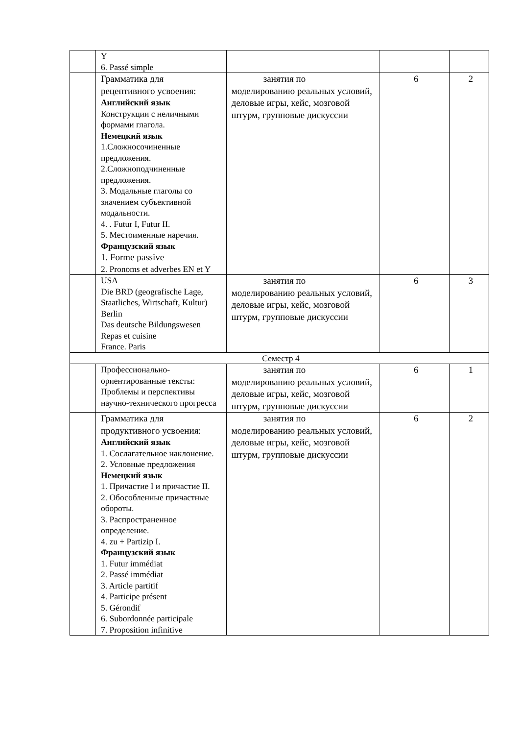| | Y 6. Passé simple | | | |
| | Грамматика для рецептивного усвоения: Английский язык Конструкции с неличными формами глагола. Немецкий язык 1.Сложносочиненные предложения. 2.Сложноподчиненные предложения. 3. Модальные глаголы со значением субъективной модальности. 4. . Futur I, Futur II. 5. Местоименные наречия. Французский язык 1. Forme passive 2. Pronoms et adverbes EN et Y | занятия по моделированию реальных условий, деловые игры, кейс, мозговой штурм, групповые дискуссии | 6 | 2 |
| | USA Die BRD (geografische Lage, Staatliches, Wirtschaft, Kultur) Berlin Das deutsche Bildungswesen Repas et cuisine France. Paris | занятия по моделированию реальных условий, деловые игры, кейс, мозговой штурм, групповые дискуссии | 6 | 3 |
| Семестр 4 | | | | |
| | Профессионально-ориентированные тексты: Проблемы и перспективы научно-технического прогресса | занятия по моделированию реальных условий, деловые игры, кейс, мозговой штурм, групповые дискуссии | 6 | 1 |
| | Грамматика для продуктивного усвоения: Английский язык 1. Сослагательное наклонение. 2. Условные предложения Немецкий язык 1. Причастие I и причастие II. 2. Обособленные причастные обороты. 3. Распространенное определение. 4. zu + Partizip I. Французский язык 1. Futur immédiat 2. Passé immédiat 3. Article partitif 4. Participe présent 5. Gérondif 6. Subordonnée participale 7. Proposition infinitive | занятия по моделированию реальных условий, деловые игры, кейс, мозговой штурм, групповые дискуссии | 6 | 2 |